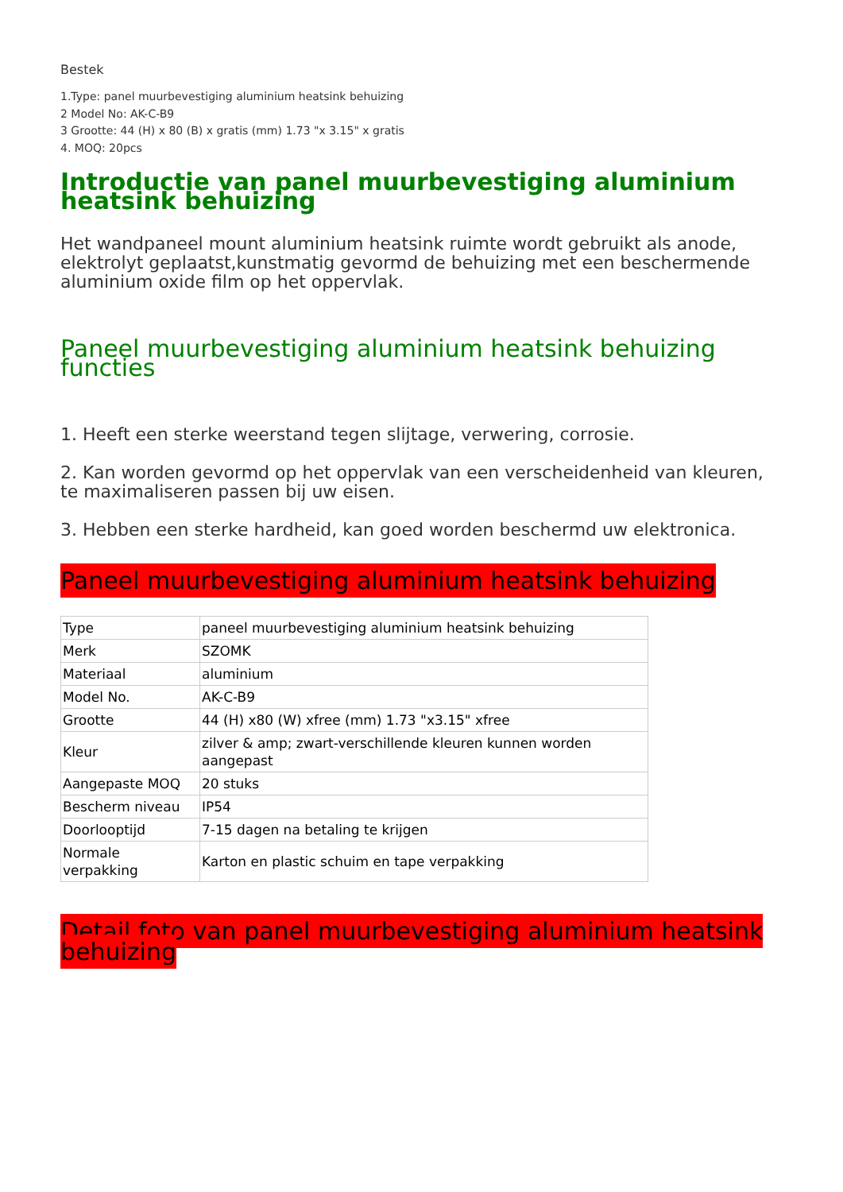Bestek
1.Type: panel muurbevestiging aluminium heatsink behuizing
2 Model No: AK-C-B9
3 Grootte: 44 (H) x 80 (B) x gratis (mm) 1.73 "x 3.15" x gratis
4. MOQ: 20pcs
Introductie van panel muurbevestiging aluminium heatsink behuizing
Het wandpaneel mount aluminium heatsink ruimte wordt gebruikt als anode, elektrolyt geplaatst,kunstmatig gevormd de behuizing met een beschermende aluminium oxide film op het oppervlak.
Paneel muurbevestiging aluminium heatsink behuizing functies
1. Heeft een sterke weerstand tegen slijtage, verwering, corrosie.
2. Kan worden gevormd op het oppervlak van een verscheidenheid van kleuren, te maximaliseren passen bij uw eisen.
3. Hebben een sterke hardheid, kan goed worden beschermd uw elektronica.
Paneel muurbevestiging aluminium heatsink behuizing
| Type | paneel muurbevestiging aluminium heatsink behuizing |
| Merk | SZOMK |
| Materiaal | aluminium |
| Model No. | AK-C-B9 |
| Grootte | 44 (H) x80 (W) xfree (mm) 1.73 "x3.15" xfree |
| Kleur | zilver & amp; zwart-verschillende kleuren kunnen worden aangepast |
| Aangepaste MOQ | 20 stuks |
| Bescherm niveau | IP54 |
| Doorlooptijd | 7-15 dagen na betaling te krijgen |
| Normale verpakking | Karton en plastic schuim en tape verpakking |
Detail foto van panel muurbevestiging aluminium heatsink behuizing